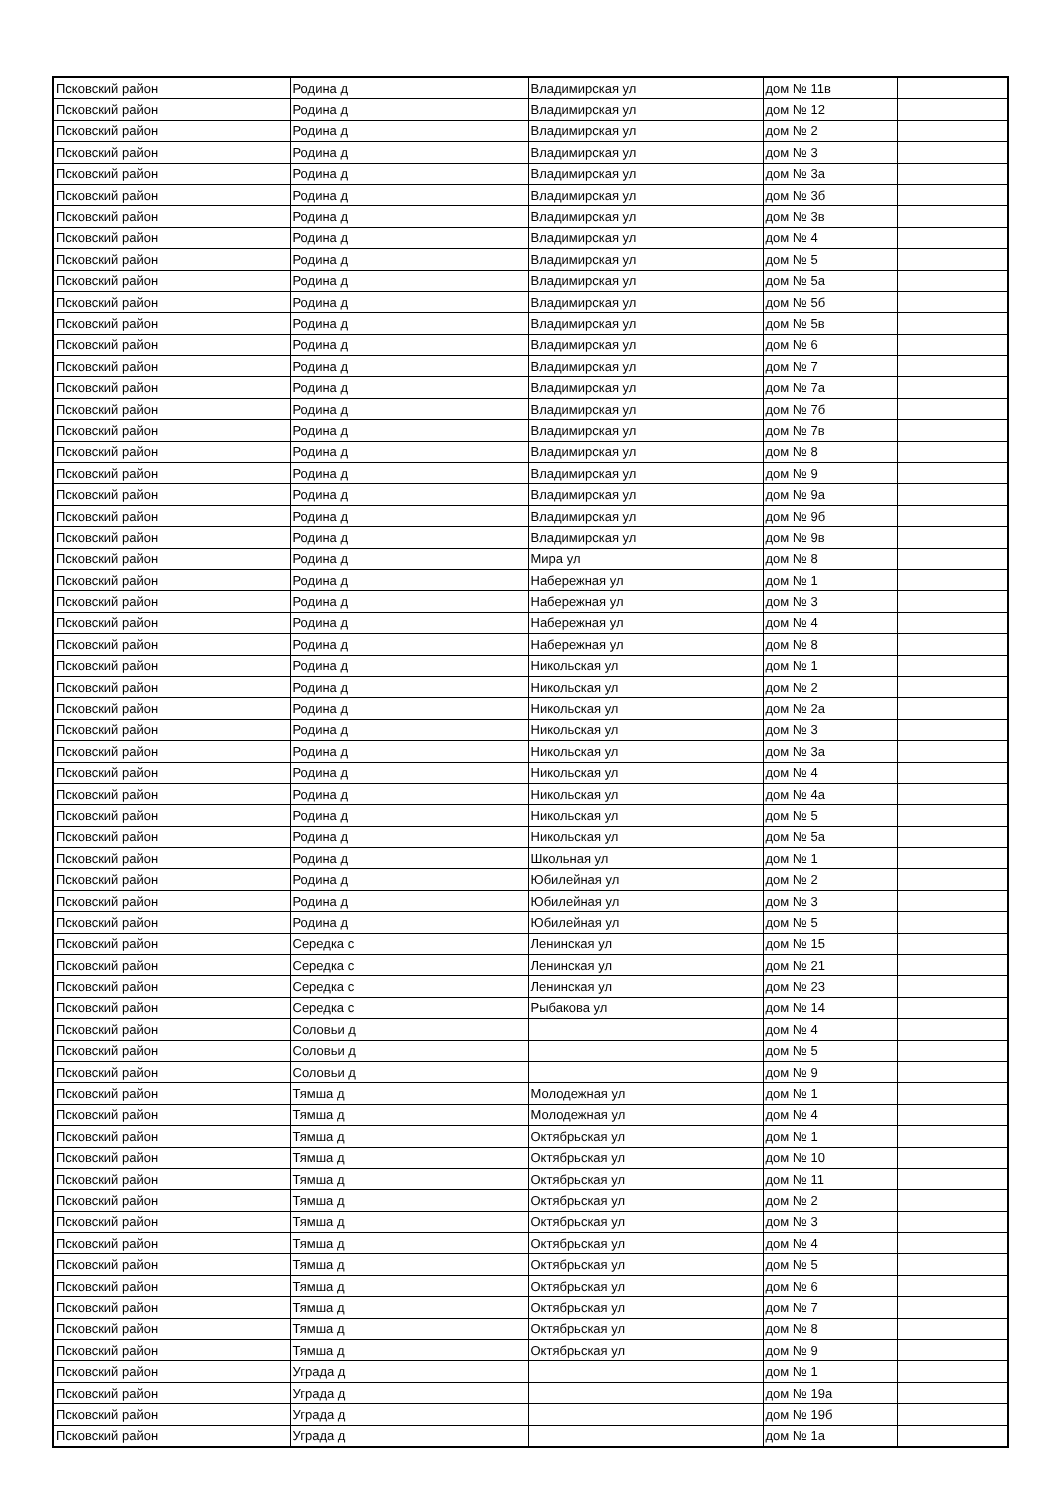| Псковский район | Родина д | Владимирская ул | дом № 11в | |
| Псковский район | Родина д | Владимирская ул | дом № 12 | |
| Псковский район | Родина д | Владимирская ул | дом № 2 | |
| Псковский район | Родина д | Владимирская ул | дом № 3 | |
| Псковский район | Родина д | Владимирская ул | дом № 3а | |
| Псковский район | Родина д | Владимирская ул | дом № 3б | |
| Псковский район | Родина д | Владимирская ул | дом № 3в | |
| Псковский район | Родина д | Владимирская ул | дом № 4 | |
| Псковский район | Родина д | Владимирская ул | дом № 5 | |
| Псковский район | Родина д | Владимирская ул | дом № 5а | |
| Псковский район | Родина д | Владимирская ул | дом № 5б | |
| Псковский район | Родина д | Владимирская ул | дом № 5в | |
| Псковский район | Родина д | Владимирская ул | дом № 6 | |
| Псковский район | Родина д | Владимирская ул | дом № 7 | |
| Псковский район | Родина д | Владимирская ул | дом № 7а | |
| Псковский район | Родина д | Владимирская ул | дом № 7б | |
| Псковский район | Родина д | Владимирская ул | дом № 7в | |
| Псковский район | Родина д | Владимирская ул | дом № 8 | |
| Псковский район | Родина д | Владимирская ул | дом № 9 | |
| Псковский район | Родина д | Владимирская ул | дом № 9а | |
| Псковский район | Родина д | Владимирская ул | дом № 9б | |
| Псковский район | Родина д | Владимирская ул | дом № 9в | |
| Псковский район | Родина д | Мира ул | дом № 8 | |
| Псковский район | Родина д | Набережная ул | дом № 1 | |
| Псковский район | Родина д | Набережная ул | дом № 3 | |
| Псковский район | Родина д | Набережная ул | дом № 4 | |
| Псковский район | Родина д | Набережная ул | дом № 8 | |
| Псковский район | Родина д | Никольская ул | дом № 1 | |
| Псковский район | Родина д | Никольская ул | дом № 2 | |
| Псковский район | Родина д | Никольская ул | дом № 2а | |
| Псковский район | Родина д | Никольская ул | дом № 3 | |
| Псковский район | Родина д | Никольская ул | дом № 3а | |
| Псковский район | Родина д | Никольская ул | дом № 4 | |
| Псковский район | Родина д | Никольская ул | дом № 4а | |
| Псковский район | Родина д | Никольская ул | дом № 5 | |
| Псковский район | Родина д | Никольская ул | дом № 5а | |
| Псковский район | Родина д | Школьная ул | дом № 1 | |
| Псковский район | Родина д | Юбилейная ул | дом № 2 | |
| Псковский район | Родина д | Юбилейная ул | дом № 3 | |
| Псковский район | Родина д | Юбилейная ул | дом № 5 | |
| Псковский район | Середка с | Ленинская ул | дом № 15 | |
| Псковский район | Середка с | Ленинская ул | дом № 21 | |
| Псковский район | Середка с | Ленинская ул | дом № 23 | |
| Псковский район | Середка с | Рыбакова ул | дом № 14 | |
| Псковский район | Соловьи д | | дом № 4 | |
| Псковский район | Соловьи д | | дом № 5 | |
| Псковский район | Соловьи д | | дом № 9 | |
| Псковский район | Тямша д | Молодежная ул | дом № 1 | |
| Псковский район | Тямша д | Молодежная ул | дом № 4 | |
| Псковский район | Тямша д | Октябрьская ул | дом № 1 | |
| Псковский район | Тямша д | Октябрьская ул | дом № 10 | |
| Псковский район | Тямша д | Октябрьская ул | дом № 11 | |
| Псковский район | Тямша д | Октябрьская ул | дом № 2 | |
| Псковский район | Тямша д | Октябрьская ул | дом № 3 | |
| Псковский район | Тямша д | Октябрьская ул | дом № 4 | |
| Псковский район | Тямша д | Октябрьская ул | дом № 5 | |
| Псковский район | Тямша д | Октябрьская ул | дом № 6 | |
| Псковский район | Тямша д | Октябрьская ул | дом № 7 | |
| Псковский район | Тямша д | Октябрьская ул | дом № 8 | |
| Псковский район | Тямша д | Октябрьская ул | дом № 9 | |
| Псковский район | Уграда д | | дом № 1 | |
| Псковский район | Уграда д | | дом № 19а | |
| Псковский район | Уграда д | | дом № 19б | |
| Псковский район | Уграда д | | дом № 1а | |